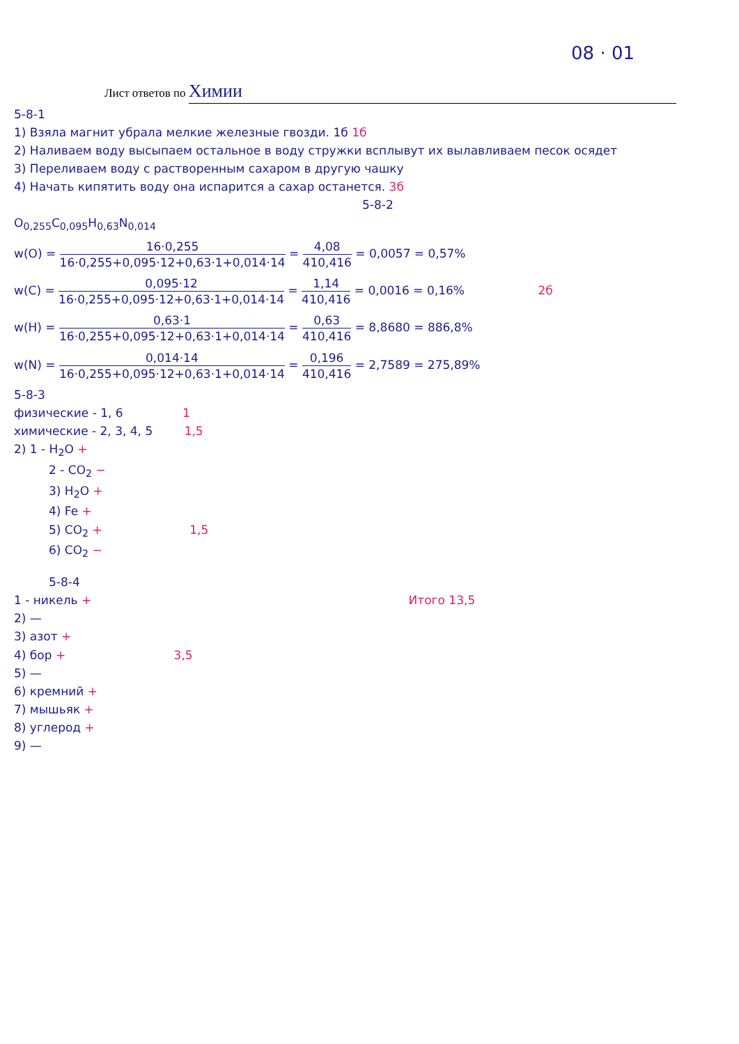08 · 01
Лист ответов по Химии
5-8-1
1) Взяла магнит убрала мелкие железные гвозди. 1б 1б
2) Наливаем воду высыпаем остальное в воду стружки всплывут их вылавливаем песок осядет
3) Переливаем воду с растворенным сахаром в другую чашку
4) Начать кипятить воду она испарится а сахар останется. 3б
5-8-2
O<sub>0,255</sub>C<sub>0,095</sub>H<sub>0,63</sub>N<sub>0,014</sub>
w(O) =
16·0,255
16·0,255+0,095·12+0,63·1+0,014·14
=
4,08
410,416
= 0,0057 = 0,57%
w(C) =
0,095·12
16·0,255+0,095·12+0,63·1+0,014·14
=
1,14
410,416
= 0,0016 = 0,16% 2б
w(H) =
0,63·1
16·0,255+0,095·12+0,63·1+0,014·14
=
0,63
410,416
= 8,8680 = 886,8%
w(N) =
0,014·14
16·0,255+0,095·12+0,63·1+0,014·14
=
0,196
410,416
= 2,7589 = 275,89%
5-8-3
физические - 1, 6 1
химические - 2, 3, 4, 5 1,5
2) 1 - H<sub>2</sub>O +
2 - CO<sub>2</sub> −
3) H<sub>2</sub>O +
4) Fe +
5) CO<sub>2</sub> + 1,5
6) CO<sub>2</sub> −
5-8-4
1 - никель + Итого 13,5
2) —
3) азот +
4) бор + 3,5
5) —
6) кремний +
7) мышьяк +
8) углерод +
9) —